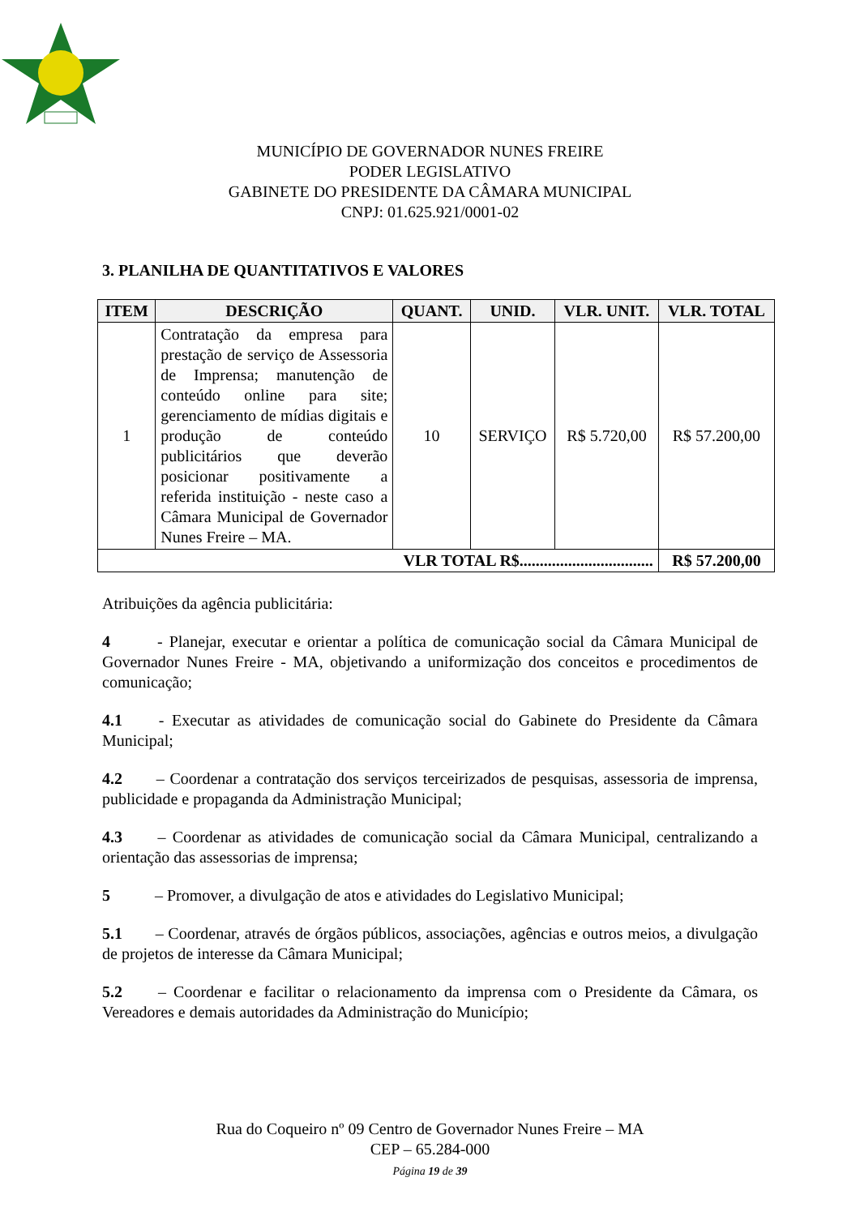MUNICÍPIO DE GOVERNADOR NUNES FREIRE
PODER LEGISLATIVO
GABINETE DO PRESIDENTE DA CÂMARA MUNICIPAL
CNPJ: 01.625.921/0001-02
3. PLANILHA DE QUANTITATIVOS E VALORES
| ITEM | DESCRIÇÃO | QUANT. | UNID. | VLR. UNIT. | VLR. TOTAL |
| --- | --- | --- | --- | --- | --- |
| 1 | Contratação da empresa para prestação de serviço de Assessoria de Imprensa; manutenção de conteúdo online para site; gerenciamento de mídias digitais e produção de conteúdo publicitários que deverão posicionar positivamente a referida instituição - neste caso a Câmara Municipal de Governador Nunes Freire – MA. | 10 | SERVIÇO | R$ 5.720,00 | R$ 57.200,00 |
| VLR TOTAL R$................................. | | | | | R$ 57.200,00 |
Atribuições da agência publicitária:
4 - Planejar, executar e orientar a política de comunicação social da Câmara Municipal de Governador Nunes Freire - MA, objetivando a uniformização dos conceitos e procedimentos de comunicação;
4.1 - Executar as atividades de comunicação social do Gabinete do Presidente da Câmara Municipal;
4.2 – Coordenar a contratação dos serviços terceirizados de pesquisas, assessoria de imprensa, publicidade e propaganda da Administração Municipal;
4.3 – Coordenar as atividades de comunicação social da Câmara Municipal, centralizando a orientação das assessorias de imprensa;
5 – Promover, a divulgação de atos e atividades do Legislativo Municipal;
5.1 – Coordenar, através de órgãos públicos, associações, agências e outros meios, a divulgação de projetos de interesse da Câmara Municipal;
5.2 – Coordenar e facilitar o relacionamento da imprensa com o Presidente da Câmara, os Vereadores e demais autoridades da Administração do Município;
Rua do Coqueiro nº 09 Centro de Governador Nunes Freire – MA
CEP – 65.284-000
Página 19 de 39